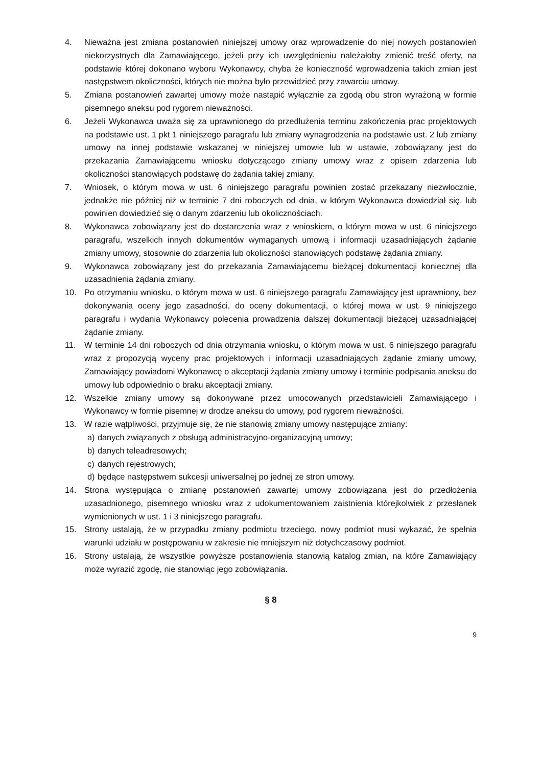4. Nieważna jest zmiana postanowień niniejszej umowy oraz wprowadzenie do niej nowych postanowień niekorzystnych dla Zamawiającego, jeżeli przy ich uwzględnieniu należałoby zmienić treść oferty, na podstawie której dokonano wyboru Wykonawcy, chyba że konieczność wprowadzenia takich zmian jest następstwem okoliczności, których nie można było przewidzieć przy zawarciu umowy.
5. Zmiana postanowień zawartej umowy może nastąpić wyłącznie za zgodą obu stron wyrażoną w formie pisemnego aneksu pod rygorem nieważności.
6. Jeżeli Wykonawca uważa się za uprawnionego do przedłużenia terminu zakończenia prac projektowych na podstawie ust. 1 pkt 1 niniejszego paragrafu lub zmiany wynagrodzenia na podstawie ust. 2 lub zmiany umowy na innej podstawie wskazanej w niniejszej umowie lub w ustawie, zobowiązany jest do przekazania Zamawiającemu wniosku dotyczącego zmiany umowy wraz z opisem zdarzenia lub okoliczności stanowiących podstawę do żądania takiej zmiany.
7. Wniosek, o którym mowa w ust. 6 niniejszego paragrafu powinien zostać przekazany niezwłocznie, jednakże nie później niż w terminie 7 dni roboczych od dnia, w którym Wykonawca dowiedział się, lub powinien dowiedzieć się o danym zdarzeniu lub okolicznościach.
8. Wykonawca zobowiązany jest do dostarczenia wraz z wnioskiem, o którym mowa w ust. 6 niniejszego paragrafu, wszelkich innych dokumentów wymaganych umową i informacji uzasadniających żądanie zmiany umowy, stosownie do zdarzenia lub okoliczności stanowiących podstawę żądania zmiany.
9. Wykonawca zobowiązany jest do przekazania Zamawiającemu bieżącej dokumentacji koniecznej dla uzasadnienia żądania zmiany.
10. Po otrzymaniu wniosku, o którym mowa w ust. 6 niniejszego paragrafu Zamawiający jest uprawniony, bez dokonywania oceny jego zasadności, do oceny dokumentacji, o której mowa w ust. 9 niniejszego paragrafu i wydania Wykonawcy polecenia prowadzenia dalszej dokumentacji bieżącej uzasadniającej żądanie zmiany.
11. W terminie 14 dni roboczych od dnia otrzymania wniosku, o którym mowa w ust. 6 niniejszego paragrafu wraz z propozycją wyceny prac projektowych i informacji uzasadniających żądanie zmiany umowy, Zamawiający powiadomi Wykonawcę o akceptacji żądania zmiany umowy i terminie podpisania aneksu do umowy lub odpowiednio o braku akceptacji zmiany.
12. Wszelkie zmiany umowy są dokonywane przez umocowanych przedstawicieli Zamawiającego i Wykonawcy w formie pisemnej w drodze aneksu do umowy, pod rygorem nieważności.
13. W razie wątpliwości, przyjmuje się, że nie stanowią zmiany umowy następujące zmiany:
a) danych związanych z obsługą administracyjno-organizacyjną umowy;
b) danych teleadresowych;
c) danych rejestrowych;
d) będące następstwem sukcesji uniwersalnej po jednej ze stron umowy.
14. Strona występująca o zmianę postanowień zawartej umowy zobowiązana jest do przedłożenia uzasadnionego, pisemnego wniosku wraz z udokumentowaniem zaistnienia którejkolwiek z przesłanek wymienionych w ust. 1 i 3 niniejszego paragrafu.
15. Strony ustalają, że w przypadku zmiany podmiotu trzeciego, nowy podmiot musi wykazać, że spełnia warunki udziału w postępowaniu w zakresie nie mniejszym niż dotychczasowy podmiot.
16. Strony ustalają, że wszystkie powyższe postanowienia stanowią katalog zmian, na które Zamawiający może wyrazić zgodę, nie stanowiąc jego zobowiązania.
§ 8
9